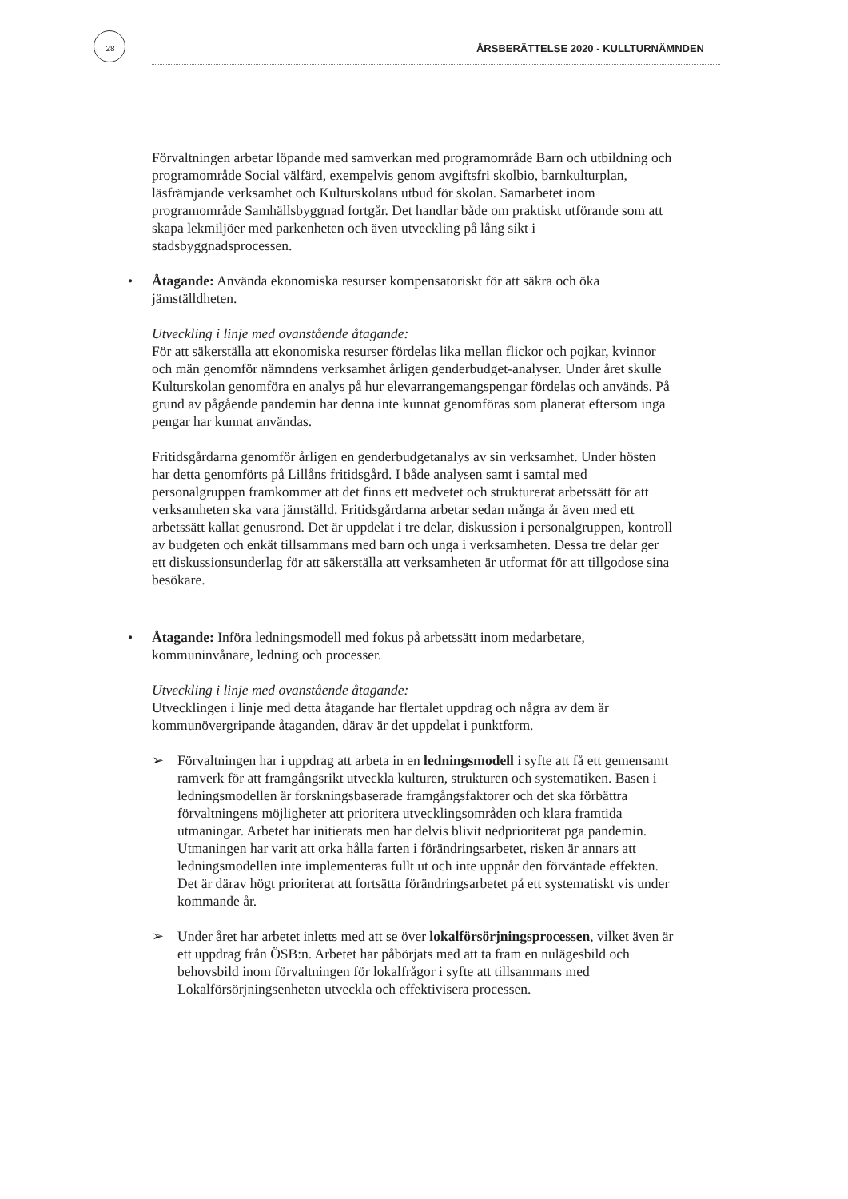28 ÅRSBERÄTTELSE 2020 - KULLTURNÄMNDEN
Förvaltningen arbetar löpande med samverkan med programområde Barn och utbildning och programområde Social välfärd, exempelvis genom avgiftsfri skolbio, barnkulturplan, läsfrämjande verksamhet och Kulturskolans utbud för skolan. Samarbetet inom programområde Samhällsbyggnad fortgår. Det handlar både om praktiskt utförande som att skapa lekmiljöer med parkenheten och även utveckling på lång sikt i stadsbyggnadsprocessen.
• Åtagande: Använda ekonomiska resurser kompensatoriskt för att säkra och öka jämställdheten.
Utveckling i linje med ovanstående åtagande:
För att säkerställa att ekonomiska resurser fördelas lika mellan flickor och pojkar, kvinnor och män genomför nämndens verksamhet årligen genderbudget-analyser. Under året skulle Kulturskolan genomföra en analys på hur elevarrangemangspengar fördelas och används. På grund av pågående pandemin har denna inte kunnat genomföras som planerat eftersom inga pengar har kunnat användas.
Fritidsgårdarna genomför årligen en genderbudgetanalys av sin verksamhet. Under hösten har detta genomförts på Lillåns fritidsgård. I både analysen samt i samtal med personalgruppen framkommer att det finns ett medvetet och strukturerat arbetssätt för att verksamheten ska vara jämställd. Fritidsgårdarna arbetar sedan många år även med ett arbetssätt kallat genusrond. Det är uppdelat i tre delar, diskussion i personalgruppen, kontroll av budgeten och enkät tillsammans med barn och unga i verksamheten. Dessa tre delar ger ett diskussionsunderlag för att säkerställa att verksamheten är utformat för att tillgodose sina besökare.
• Åtagande: Införa ledningsmodell med fokus på arbetssätt inom medarbetare, kommuninvånare, ledning och processer.
Utveckling i linje med ovanstående åtagande:
Utvecklingen i linje med detta åtagande har flertalet uppdrag och några av dem är kommunövergripande åtaganden, därav är det uppdelat i punktform.
➢ Förvaltningen har i uppdrag att arbeta in en ledningsmodell i syfte att få ett gemensamt ramverk för att framgångsrikt utveckla kulturen, strukturen och systematiken. Basen i ledningsmodellen är forskningsbaserade framgångsfaktorer och det ska förbättra förvaltningens möjligheter att prioritera utvecklingsområden och klara framtida utmaningar. Arbetet har initierats men har delvis blivit nedprioriterat pga pandemin. Utmaningen har varit att orka hålla farten i förändringsarbetet, risken är annars att ledningsmodellen inte implementeras fullt ut och inte uppnår den förväntade effekten. Det är därav högt prioriterat att fortsätta förändringsarbetet på ett systematiskt vis under kommande år.
➢ Under året har arbetet inletts med att se över lokalförsörjningsprocessen, vilket även är ett uppdrag från ÖSB:n. Arbetet har påbörjats med att ta fram en nulägesbild och behovsbild inom förvaltningen för lokalfrågor i syfte att tillsammans med Lokalförsörjningsenheten utveckla och effektivisera processen.